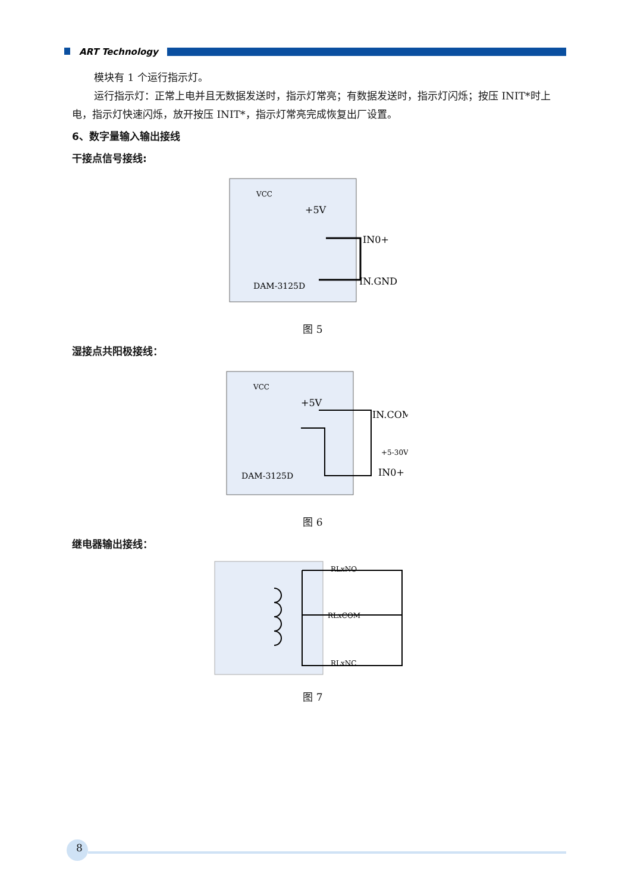ART Technology
模块有 1 个运行指示灯。
运行指示灯：正常上电并且无数据发送时，指示灯常亮；有数据发送时，指示灯闪烁；按压 INIT*时上电，指示灯快速闪烁，放开按压 INIT*，指示灯常亮完成恢复出厂设置。
6、数字量输入输出接线
干接点信号接线:
VCC
+5V
DAM-3125D
IN0+
IN.GND
图 5
湿接点共阳极接线：
VCC
+5V
IN.COM
+5-30V
IN0+
DAM-3125D
图 6
继电器输出接线：
RLxNO
RLxCOM
RLxNC
图 7
8